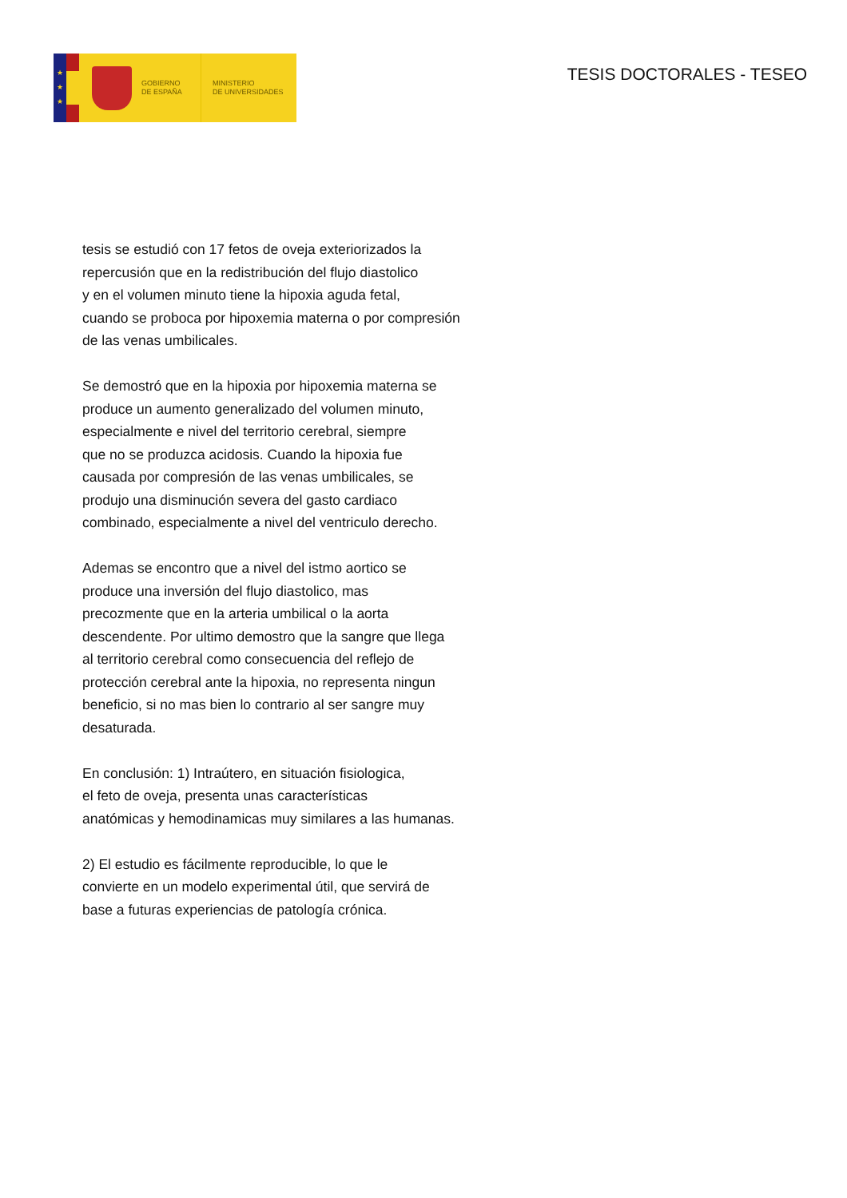★
★
★
GOBIERNO
DE ESPAÑA
MINISTERIO
DE UNIVERSIDADES
TESIS DOCTORALES - TESEO
tesis se estudió con 17 fetos de oveja exteriorizados la
repercusión que en la redistribución del flujo diastolico
y en el volumen minuto tiene la hipoxia aguda fetal,
cuando se proboca por hipoxemia materna o por compresión
de las venas umbilicales.
Se demostró que en la hipoxia por hipoxemia materna se
produce un aumento generalizado del volumen minuto,
especialmente e nivel del territorio cerebral, siempre
que no se produzca acidosis. Cuando la hipoxia fue
causada por compresión de las venas umbilicales, se
produjo una disminución severa del gasto cardiaco
combinado, especialmente a nivel del ventriculo derecho.
Ademas se encontro que a nivel del istmo aortico se
produce una inversión del flujo diastolico, mas
precozmente que en la arteria umbilical o la aorta
descendente. Por ultimo demostro que la sangre que llega
al territorio cerebral como consecuencia del reflejo de
protección cerebral ante la hipoxia, no representa ningun
beneficio, si no mas bien lo contrario al ser sangre muy
desaturada.
En conclusión: 1) Intraútero, en situación fisiologica,
el feto de oveja, presenta unas características
anatómicas y hemodinamicas muy similares a las humanas.
2) El estudio es fácilmente reproducible, lo que le
convierte en un modelo experimental útil, que servirá de
base a futuras experiencias de patología crónica.